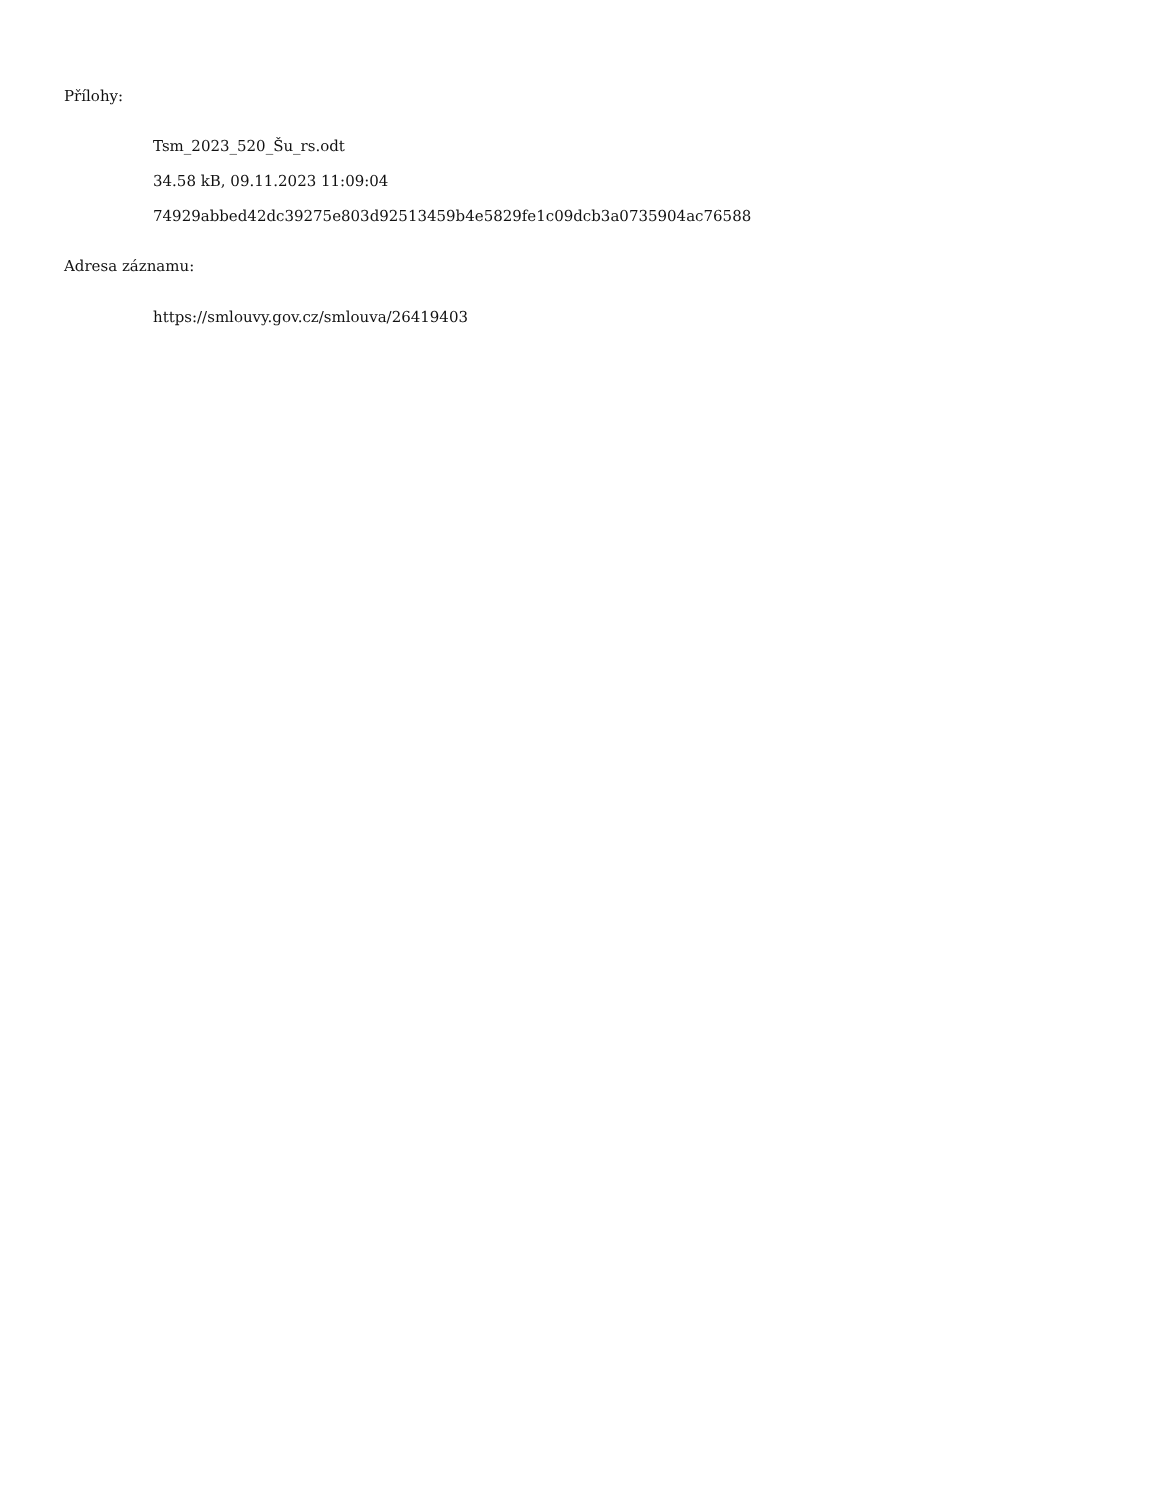Přílohy:
Tsm_2023_520_Šu_rs.odt
34.58 kB, 09.11.2023 11:09:04
74929abbed42dc39275e803d92513459b4e5829fe1c09dcb3a0735904ac76588
Adresa záznamu:
https://smlouvy.gov.cz/smlouva/26419403